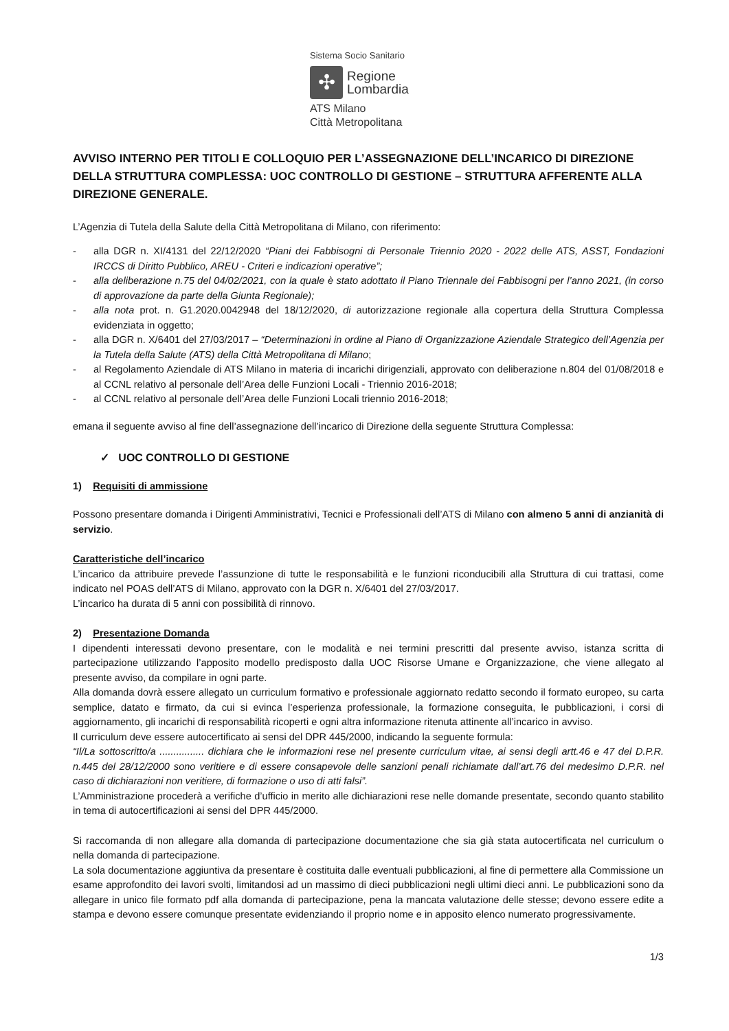Sistema Socio Sanitario
✣
Regione
Lombardia
ATS Milano
Città Metropolitana
AVVISO INTERNO PER TITOLI E COLLOQUIO PER L’ASSEGNAZIONE DELL’INCARICO DI DIREZIONE DELLA STRUTTURA COMPLESSA: UOC CONTROLLO DI GESTIONE – STRUTTURA AFFERENTE ALLA DIREZIONE GENERALE.
L’Agenzia di Tutela della Salute della Città Metropolitana di Milano, con riferimento:
- alla DGR n. XI/4131 del 22/12/2020 “Piani dei Fabbisogni di Personale Triennio 2020 - 2022 delle ATS, ASST, Fondazioni IRCCS di Diritto Pubblico, AREU - Criteri e indicazioni operative”;
- alla deliberazione n.75 del 04/02/2021, con la quale è stato adottato il Piano Triennale dei Fabbisogni per l’anno 2021, (in corso di approvazione da parte della Giunta Regionale);
- alla nota prot. n. G1.2020.0042948 del 18/12/2020, di autorizzazione regionale alla copertura della Struttura Complessa evidenziata in oggetto;
- alla DGR n. X/6401 del 27/03/2017 – “Determinazioni in ordine al Piano di Organizzazione Aziendale Strategico dell’Agenzia per la Tutela della Salute (ATS) della Città Metropolitana di Milano;
- al Regolamento Aziendale di ATS Milano in materia di incarichi dirigenziali, approvato con deliberazione n.804 del 01/08/2018 e al CCNL relativo al personale dell’Area delle Funzioni Locali - Triennio 2016-2018;
- al CCNL relativo al personale dell’Area delle Funzioni Locali triennio 2016-2018;
emana il seguente avviso al fine dell’assegnazione dell’incarico di Direzione della seguente Struttura Complessa:
✓ UOC CONTROLLO DI GESTIONE
1) Requisiti di ammissione
Possono presentare domanda i Dirigenti Amministrativi, Tecnici e Professionali dell’ATS di Milano con almeno 5 anni di anzianità di servizio.
Caratteristiche dell’incarico
L’incarico da attribuire prevede l’assunzione di tutte le responsabilità e le funzioni riconducibili alla Struttura di cui trattasi, come indicato nel POAS dell’ATS di Milano, approvato con la DGR n. X/6401 del 27/03/2017.
L’incarico ha durata di 5 anni con possibilità di rinnovo.
2) Presentazione Domanda
I dipendenti interessati devono presentare, con le modalità e nei termini prescritti dal presente avviso, istanza scritta di partecipazione utilizzando l’apposito modello predisposto dalla UOC Risorse Umane e Organizzazione, che viene allegato al presente avviso, da compilare in ogni parte.
Alla domanda dovrà essere allegato un curriculum formativo e professionale aggiornato redatto secondo il formato europeo, su carta semplice, datato e firmato, da cui si evinca l’esperienza professionale, la formazione conseguita, le pubblicazioni, i corsi di aggiornamento, gli incarichi di responsabilità ricoperti e ogni altra informazione ritenuta attinente all’incarico in avviso.
Il curriculum deve essere autocertificato ai sensi del DPR 445/2000, indicando la seguente formula:
“Il/La sottoscritto/a ................ dichiara che le informazioni rese nel presente curriculum vitae, ai sensi degli artt.46 e 47 del D.P.R. n.445 del 28/12/2000 sono veritiere e di essere consapevole delle sanzioni penali richiamate dall’art.76 del medesimo D.P.R. nel caso di dichiarazioni non veritiere, di formazione o uso di atti falsi”.
L’Amministrazione procederà a verifiche d’ufficio in merito alle dichiarazioni rese nelle domande presentate, secondo quanto stabilito in tema di autocertificazioni ai sensi del DPR 445/2000.
Si raccomanda di non allegare alla domanda di partecipazione documentazione che sia già stata autocertificata nel curriculum o nella domanda di partecipazione.
La sola documentazione aggiuntiva da presentare è costituita dalle eventuali pubblicazioni, al fine di permettere alla Commissione un esame approfondito dei lavori svolti, limitandosi ad un massimo di dieci pubblicazioni negli ultimi dieci anni. Le pubblicazioni sono da allegare in unico file formato pdf alla domanda di partecipazione, pena la mancata valutazione delle stesse; devono essere edite a stampa e devono essere comunque presentate evidenziando il proprio nome e in apposito elenco numerato progressivamente.
1/3